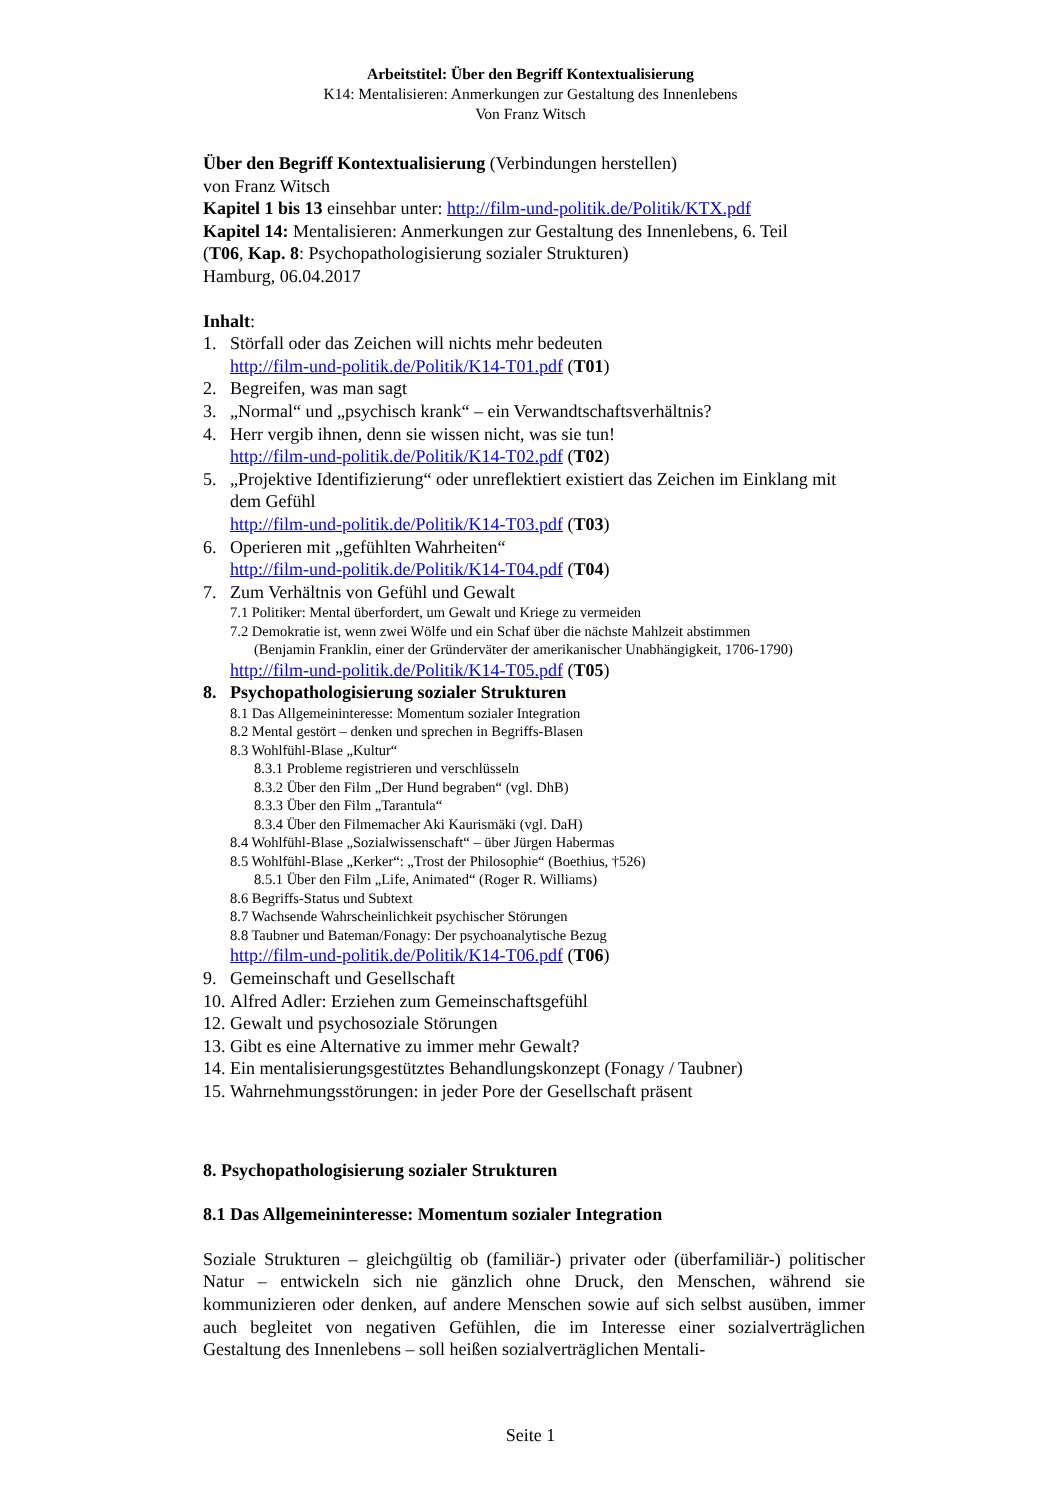Arbeitstitel: Über den Begriff Kontextualisierung
K14: Mentalisieren: Anmerkungen zur Gestaltung des Innenlebens
Von Franz Witsch
Über den Begriff Kontextualisierung (Verbindungen herstellen)
von Franz Witsch
Kapitel 1 bis 13 einsehbar unter: http://film-und-politik.de/Politik/KTX.pdf
Kapitel 14: Mentalisieren: Anmerkungen zur Gestaltung des Innenlebens, 6. Teil
(T06, Kap. 8: Psychopathologisierung sozialer Strukturen)
Hamburg, 06.04.2017
Inhalt:
1. Störfall oder das Zeichen will nichts mehr bedeuten
http://film-und-politik.de/Politik/K14-T01.pdf (T01)
2. Begreifen, was man sagt
3. „Normal“ und „psychisch krank“ – ein Verwandtschaftsverhältnis?
4. Herr vergib ihnen, denn sie wissen nicht, was sie tun!
http://film-und-politik.de/Politik/K14-T02.pdf (T02)
5. „Projektive Identifizierung“ oder unreflektiert existiert das Zeichen im Einklang mit dem Gefühl
http://film-und-politik.de/Politik/K14-T03.pdf (T03)
6. Operieren mit „gefühlten Wahrheiten“
http://film-und-politik.de/Politik/K14-T04.pdf (T04)
7. Zum Verhältnis von Gefühl und Gewalt
7.1 Politiker: Mental überfordert, um Gewalt und Kriege zu vermeiden
7.2 Demokratie ist, wenn zwei Wölfe und ein Schaf über die nächste Mahlzeit abstimmen
(Benjamin Franklin, einer der Gründerväter der amerikanischer Unabhängigkeit, 1706-1790)
http://film-und-politik.de/Politik/K14-T05.pdf (T05)
8. Psychopathologisierung sozialer Strukturen
8.1 Das Allgemeininteresse: Momentum sozialer Integration
8.2 Mental gestört – denken und sprechen in Begriffs-Blasen
8.3 Wohlfühl-Blase „Kultur“
8.3.1 Probleme registrieren und verschlüsseln
8.3.2 Über den Film „Der Hund begraben“ (vgl. DhB)
8.3.3 Über den Film „Tarantula“
8.3.4 Über den Filmemacher Aki Kaurismäki (vgl. DaH)
8.4 Wohlfühl-Blase „Sozialwissenschaft“ – über Jürgen Habermas
8.5 Wohlfühl-Blase „Kerker“: „Trost der Philosophie“ (Boethius, †526)
8.5.1 Über den Film „Life, Animated“ (Roger R. Williams)
8.6 Begriffs-Status und Subtext
8.7 Wachsende Wahrscheinlichkeit psychischer Störungen
8.8 Taubner und Bateman/Fonagy: Der psychoanalytische Bezug
http://film-und-politik.de/Politik/K14-T06.pdf (T06)
9. Gemeinschaft und Gesellschaft
10. Alfred Adler: Erziehen zum Gemeinschaftsgefühl
12. Gewalt und psychosoziale Störungen
13. Gibt es eine Alternative zu immer mehr Gewalt?
14. Ein mentalisierungsgestütztes Behandlungskonzept (Fonagy / Taubner)
15. Wahrnehmungsstörungen: in jeder Pore der Gesellschaft präsent
8. Psychopathologisierung sozialer Strukturen
8.1 Das Allgemeininteresse: Momentum sozialer Integration
Soziale Strukturen – gleichgültig ob (familiär-) privater oder (überfamiliär-) politischer Natur – entwickeln sich nie gänzlich ohne Druck, den Menschen, während sie kommunizieren oder denken, auf andere Menschen sowie auf sich selbst ausüben, immer auch begleitet von negativen Gefühlen, die im Interesse einer sozialverträglichen Gestaltung des Innenlebens – soll heißen sozialverträglichen Mentali-
Seite 1